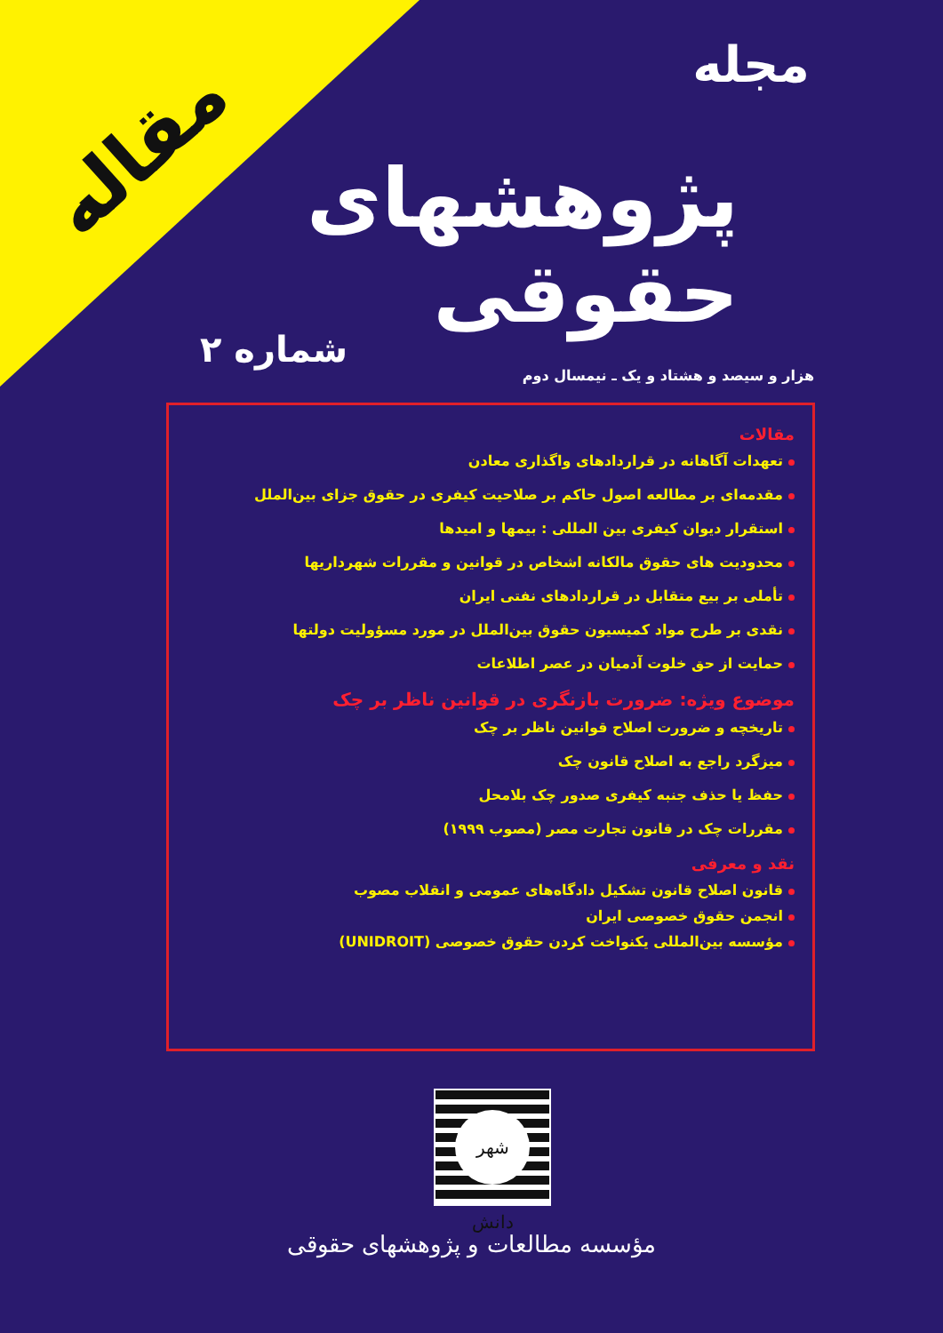مقاله
مجله
پژوهشهای حقوقی
شماره ۲
هزار و سیصد و هشتاد و یک ـ نیمسال دوم
مقالات
تعهدات آگاهانه در قراردادهای واگذاری معادن
مقدمه‌ای بر مطالعه اصول حاکم بر صلاحیت کیفری در حقوق جزای بین‌الملل
استقرار دیوان کیفری بین المللی : بیمها و امیدها
محدودیت های حقوق مالکانه اشخاص در قوانین و مقررات شهرداریها
تأملی بر بیع متقابل در قراردادهای نفتی ایران
نقدی بر طرح مواد کمیسیون حقوق بین‌الملل در مورد مسؤولیت دولتها
حمایت از حق خلوت آدمیان در عصر اطلاعات
موضوع ویژه: ضرورت بازنگری در قوانین ناظر بر چک
تاریخچه و ضرورت اصلاح قوانین ناظر بر چک
میزگرد راجع به اصلاح قانون چک
حفظ یا حذف جنبه کیفری صدور چک بلامحل
مقررات چک در قانون تجارت مصر (مصوب ۱۹۹۹)
نقد و معرفی
قانون اصلاح قانون تشکیل دادگاه‌های عمومی و انقلاب مصوب
انجمن حقوق خصوصی ایران
مؤسسه بین‌المللی یکنواخت کردن حقوق خصوصی (UNIDROIT)
شهر دانش
مؤسسه مطالعات و پژوهشهای حقوقی